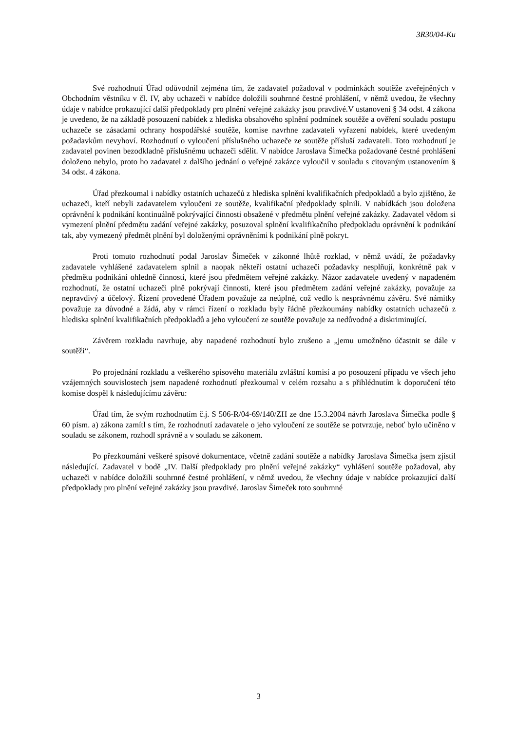3R30/04-Ku
Své rozhodnutí Úřad odůvodnil zejména tím, že zadavatel požadoval v podmínkách soutěže zveřejněných v Obchodním věstníku v čl. IV, aby uchazeči v nabídce doložili souhrnné čestné prohlášení, v němž uvedou, že všechny údaje v nabídce prokazující další předpoklady pro plnění veřejné zakázky jsou pravdivé.V ustanovení § 34 odst. 4 zákona je uvedeno, že na základě posouzení nabídek z hlediska obsahového splnění podmínek soutěže a ověření souladu postupu uchazeče se zásadami ochrany hospodářské soutěže, komise navrhne zadavateli vyřazení nabídek, které uvedeným požadavkům nevyhoví. Rozhodnutí o vyloučení příslušného uchazeče ze soutěže přísluší zadavateli. Toto rozhodnutí je zadavatel povinen bezodkladně příslušnému uchazeči sdělit. V nabídce Jaroslava Šimečka požadované čestné prohlášení doloženo nebylo, proto ho zadavatel z dalšího jednání o veřejné zakázce vyloučil v souladu s citovaným ustanovením § 34 odst. 4 zákona.
Úřad přezkoumal i nabídky ostatních uchazečů z hlediska splnění kvalifikačních předpokladů a bylo zjištěno, že uchazeči, kteří nebyli zadavatelem vyloučeni ze soutěže, kvalifikační předpoklady splnili. V nabídkách jsou doložena oprávnění k podnikání kontinuálně pokrývající činnosti obsažené v předmětu plnění veřejné zakázky. Zadavatel vědom si vymezení plnění předmětu zadání veřejné zakázky, posuzoval splnění kvalifikačního předpokladu oprávnění k podnikání tak, aby vymezený předmět plnění byl doloženými oprávněními k podnikání plně pokryt.
Proti tomuto rozhodnutí podal Jaroslav Šimeček v zákonné lhůtě rozklad, v němž uvádí, že požadavky zadavatele vyhlášené zadavatelem splnil a naopak někteří ostatní uchazeči požadavky nesplňují, konkrétně pak v předmětu podnikání ohledně činností, které jsou předmětem veřejné zakázky. Názor zadavatele uvedený v napadeném rozhodnutí, že ostatní uchazeči plně pokrývají činnosti, které jsou předmětem zadání veřejné zakázky, považuje za nepravdivý a účelový. Řízení provedené Úřadem považuje za neúplné, což vedlo k nesprávnému závěru. Své námitky považuje za důvodné a žádá, aby v rámci řízení o rozkladu byly řádně přezkoumány nabídky ostatních uchazečů z hlediska splnění kvalifikačních předpokladů a jeho vyloučení ze soutěže považuje za nedůvodné a diskriminující.
Závěrem rozkladu navrhuje, aby napadené rozhodnutí bylo zrušeno a „jemu umožněno účastnit se dále v soutěži“.
Po projednání rozkladu a veškerého spisového materiálu zvláštní komisí a po posouzení případu ve všech jeho vzájemných souvislostech jsem napadené rozhodnutí přezkoumal v celém rozsahu a s přihlédnutím k doporučení této komise dospěl k následujícímu závěru:
Úřad tím, že svým rozhodnutím č.j. S 506-R/04-69/140/ZH ze dne 15.3.2004 návrh Jaroslava Šimečka podle § 60 písm. a) zákona zamítl s tím, že rozhodnutí zadavatele o jeho vyloučení ze soutěže se potvrzuje, neboť bylo učiněno v souladu se zákonem, rozhodl správně a v souladu se zákonem.
Po přezkoumání veškeré spisové dokumentace, včetně zadání soutěže a nabídky Jaroslava Šimečka jsem zjistil následující. Zadavatel v bodě „IV. Další předpoklady pro plnění veřejné zakázky“ vyhlášení soutěže požadoval, aby uchazeči v nabídce doložili souhrnné čestné prohlášení, v němž uvedou, že všechny údaje v nabídce prokazující další předpoklady pro plnění veřejné zakázky jsou pravdivé. Jaroslav Šimeček toto souhrnné
3